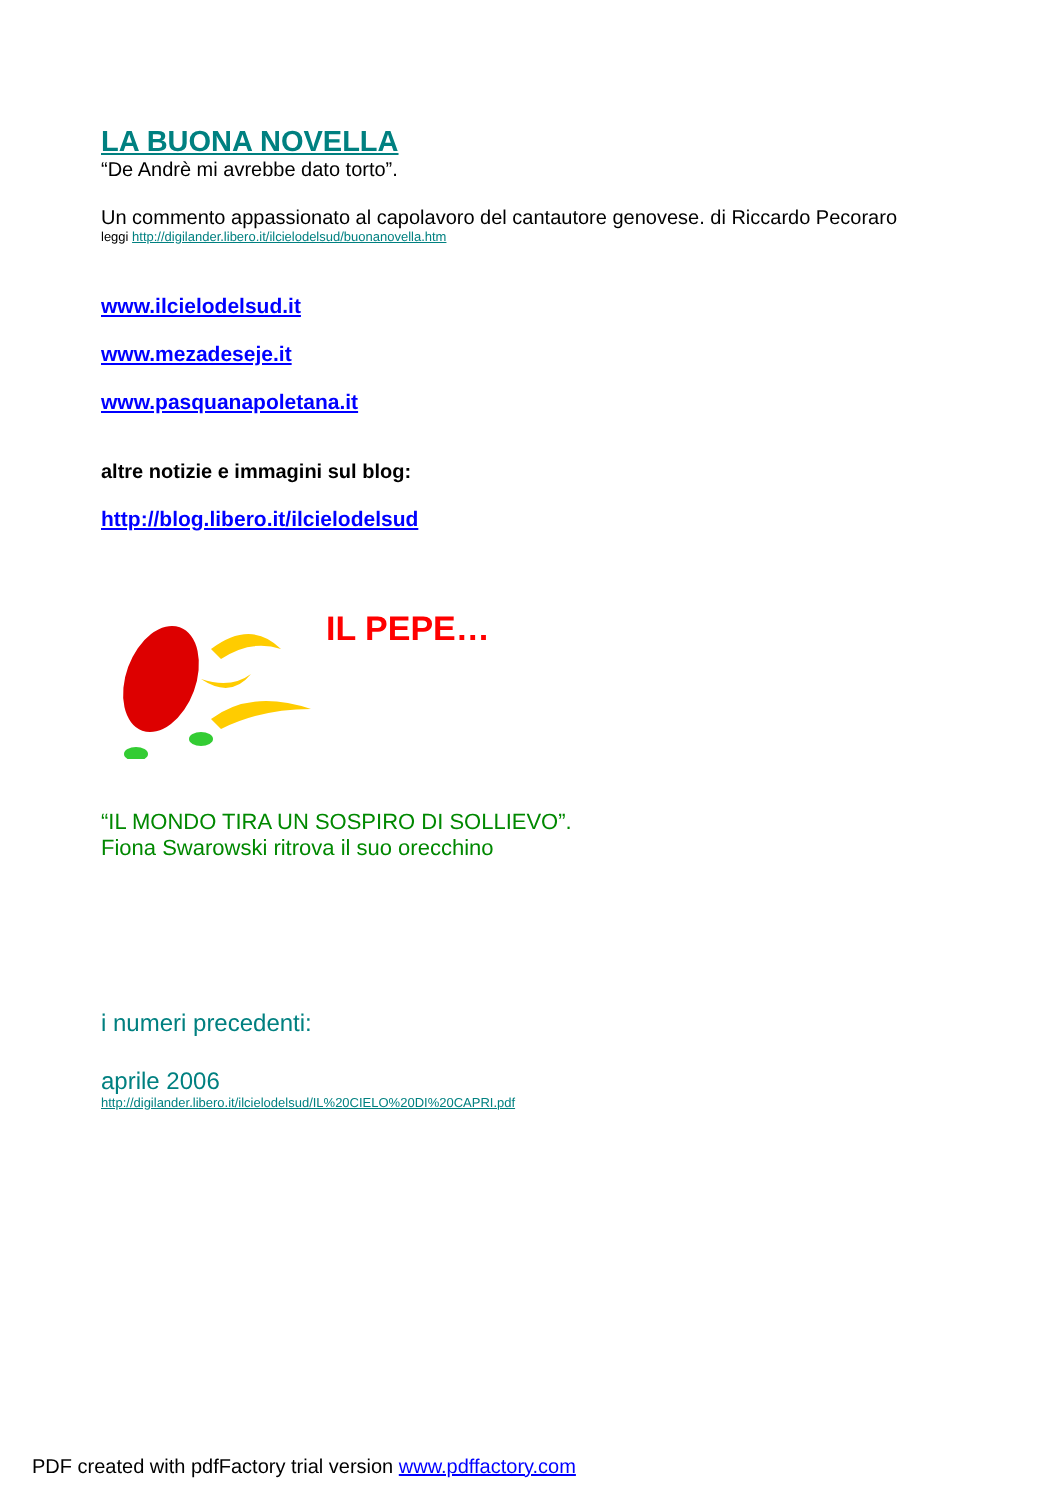LA BUONA NOVELLA
“De Andrè mi avrebbe dato torto”.
Un commento appassionato al capolavoro del cantautore genovese. di Riccardo Pecoraro
leggi http://digilander.libero.it/ilcielodelsud/buonanovella.htm
www.ilcielodelsud.it
www.mezadeseje.it
www.pasquanapoletana.it
altre notizie e immagini sul blog:
http://blog.libero.it/ilcielodelsud
IL PEPE…
“IL MONDO TIRA UN SOSPIRO DI SOLLIEVO”.
Fiona Swarowski ritrova il suo orecchino
i numeri precedenti:
aprile 2006
http://digilander.libero.it/ilcielodelsud/IL%20CIELO%20DI%20CAPRI.pdf
PDF created with pdfFactory trial version www.pdffactory.com